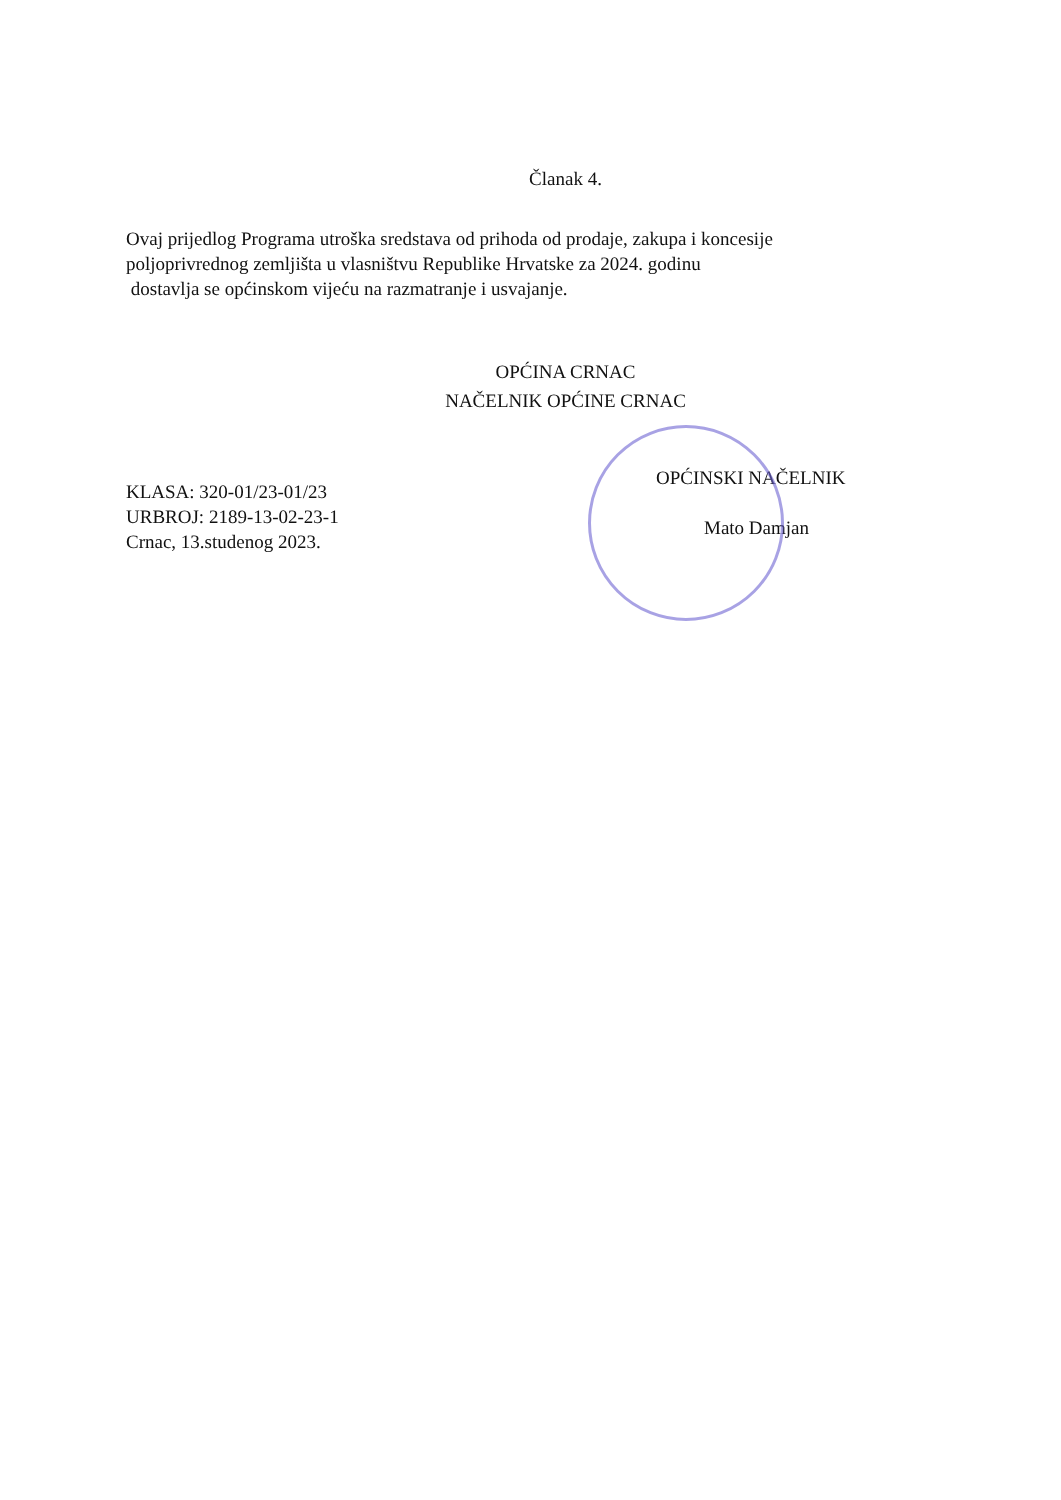Članak 4.
Ovaj prijedlog Programa utroška sredstava od prihoda od prodaje, zakupa i koncesije poljoprivrednog zemljišta u vlasništvu Republike Hrvatske za 2024. godinu
dostavlja se općinskom vijeću na razmatranje i usvajanje.
OPĆINA CRNAC
NAČELNIK OPĆINE CRNAC
KLASA: 320-01/23-01/23
URBROJ: 2189-13-02-23-1
Crnac, 13.studenog 2023.
OPĆINSKI NAČELNIK
Mato Damjan